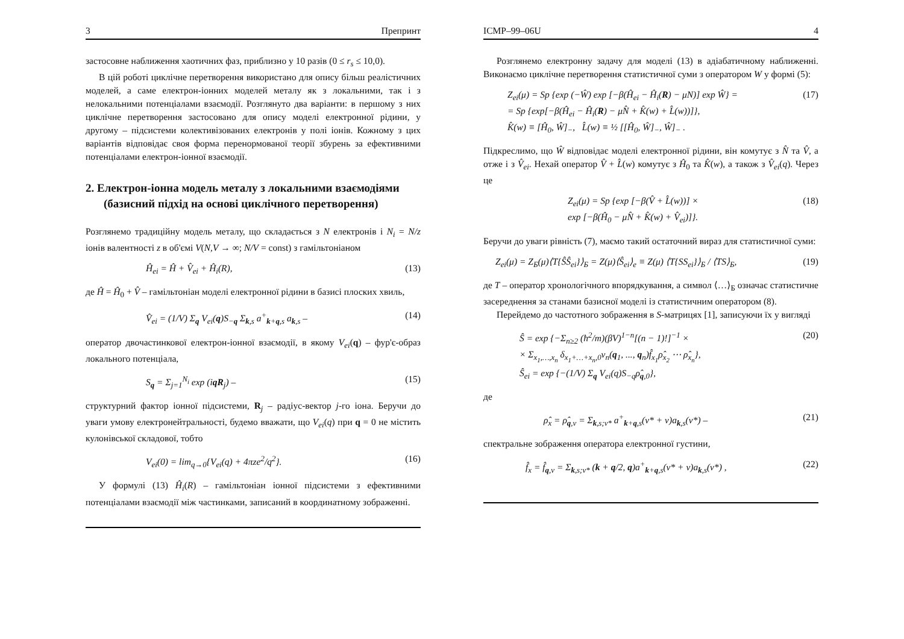3 Препринт
застосовне наближення хаотичних фаз, приблизно у 10 разів (0 ≤ r<sub>s</sub> ≤ 10,0).
В цій роботі циклічне перетворення використано для опису більш реалістичних моделей, а саме електрон-іонних моделей металу як з локальними, так і з нелокальними потенціалами взаємодії. Розглянуто два варіанти: в першому з них циклічне перетворення застосовано для опису моделі електронної рідини, у другому – підсистеми колективізованих електронів у полі іонів. Кожному з цих варіантів відповідає своя форма перенормованої теорії збурень за ефективними потенціалами електрон-іонної взаємодії.
2. Електрон-іонна модель металу з локальними взаємодіями (базисний підхід на основі циклічного перетворення)
Розглянемо традиційну модель металу, що складається з N електронів і N<sub>i</sub> = N/z іонів валентності z в об'ємі V(N,V → ∞; N/V = const) з гамільтоніаном
Ĥ<sub>ei</sub> = Ĥ + V̂<sub>ei</sub> + Ĥ<sub>i</sub>(R), (13)
де Ĥ = Ĥ<sub>0</sub> + V̂ – гамільтоніан моделі електронної рідини в базисі плоских хвиль,
V̂<sub>ei</sub> = (1/V) Σ<sub>q</sub> V<sub>ei</sub>(q)S<sub>−q</sub> Σ<sub>k,s</sub> a<sup>+</sup><sub>k+q,s</sub> a<sub>k,s</sub> – (14)
оператор двочастинкової електрон-іонної взаємодії, в якому V<sub>ei</sub>(q) – фур'є-образ локального потенціала,
S<sub>q</sub> = Σ<sub>j=1</sub><sup>N<sub>i</sub></sup> exp (iqR<sub>j</sub>) – (15)
структурний фактор іонної підсистеми, R<sub>j</sub> – радіус-вектор j-го іона. Беручи до уваги умову електронейтральності, будемо вважати, що V<sub>ei</sub>(q) при q = 0 не містить кулонівської складової, тобто
V<sub>ei</sub>(0) = lim<sub>q→0</sub>{V<sub>ei</sub>(q) + 4πze<sup>2</sup>/q<sup>2</sup>}. (16)
У формулі (13) Ĥ<sub>i</sub>(R) – гамільтоніан іонної підсистеми з ефективними потенціалами взаємодії між частинками, записаний в координатному зображенні.
ICMP–99–06U 4
Розглянемо електронну задачу для моделі (13) в адіабатичному наближенні. Виконаємо циклічне перетворення статистичної суми з оператором W у формі (5):
Z<sub>ei</sub>(μ) = Sp {exp (−Ŵ) exp [−β(Ĥ<sub>ei</sub> − Ĥ<sub>i</sub>(R) − μN)] exp Ŵ} =
= Sp {exp[−β(Ĥ<sub>ei</sub> − Ĥ<sub>i</sub>(R) − μN̂ + K̂(w) + L̂(w))]},
K̂(w) ≡ [Ĥ<sub>0</sub>, Ŵ]<sub>−</sub>, L̂(w) ≡ ½ [[Ĥ<sub>0</sub>, Ŵ]<sub>−</sub>, Ŵ]<sub>−</sub> . (17)
Підкреслимо, що Ŵ відповідає моделі електронної рідини, він комутує з N̂ та V̂, а отже і з V̂<sub>ei</sub>. Нехай оператор V̂ + L̂(w) комутує з Ĥ<sub>0</sub> та K̂(w), а також з V̂<sub>ei</sub>(q). Через це
Z<sub>ei</sub>(μ) = Sp {exp [−β(V̂ + L̂(w))] ×
exp [−β(Ĥ<sub>0</sub> − μN̂ + K̂(w) + V̂<sub>ei</sub>)]}. (18)
Беручи до уваги рівність (7), маємо такий остаточний вираз для статистичної суми:
Z<sub>ei</sub>(μ) = Z<sub>Б</sub>(μ)⟨T{ŜŜ<sub>ei</sub>}⟩<sub>Б</sub> = Z(μ)⟨Ŝ<sub>ei</sub>⟩<sub>e</sub> ≡ Z(μ) ⟨T{SS<sub>ei</sub>}⟩<sub>Б</sub> / ⟨TS⟩<sub>Б</sub>, (19)
де T – оператор хронологічного впорядкування, а символ ⟨…⟩<sub>Б</sub> означає статистичне засереднення за станами базисної моделі із статистичним оператором (8).
Перейдемо до частотного зображення в S-матрицях [1], записуючи їх у вигляді
Ŝ = exp {−Σ<sub>n≥2</sub> (ħ<sup>2</sup>/m)(βV)<sup>1−n</sup>[(n − 1)!]<sup>−1</sup> ×
× Σ<sub>x<sub>1</sub>,…,x<sub>n</sub></sub> δ<sub>x<sub>1</sub>+…+x<sub>n</sub>,0</sub>ν<sub>n</sub>(q<sub>1</sub>, ..., q<sub>n</sub>)f̂<sub>x<sub>1</sub></sub>ρ̂<sub>x<sub>2</sub></sub> ⋯ ρ̂<sub>x<sub>n</sub></sub>},
Ŝ<sub>ei</sub> = exp {−(1/V) Σ<sub>q</sub> V<sub>ei</sub>(q)S<sub>−q</sub>ρ̂<sub>q,0</sub>}, (20)
де
ρ̂<sub>x</sub> = ρ̂<sub>q,ν</sub> = Σ<sub>k,s;ν*</sub> a<sup>+</sup><sub>k+q,s</sub>(ν* + ν)a<sub>k,s</sub>(ν*) – (21)
спектральне зображення оператора електронної густини,
f̂<sub>x</sub> = f̂<sub>q,ν</sub> = Σ<sub>k,s;ν*</sub> (k + q/2, q)a<sup>+</sup><sub>k+q,s</sub>(ν* + ν)a<sub>k,s</sub>(ν*) , (22)